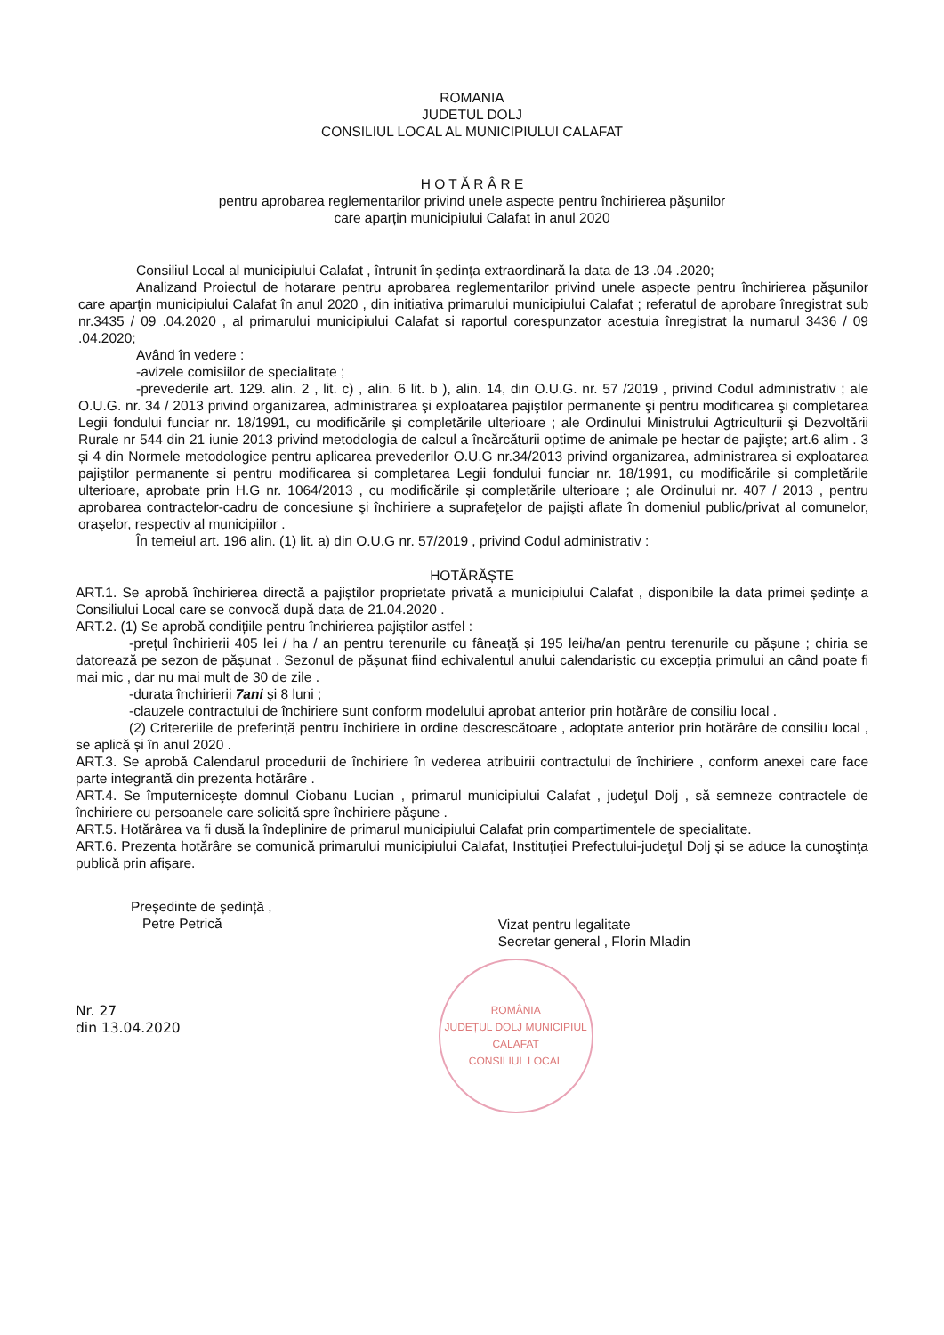ROMANIA
JUDETUL DOLJ
CONSILIUL LOCAL AL MUNICIPIULUI CALAFAT
H O T Ă R Â R E
pentru aprobarea reglementarilor privind unele aspecte pentru închirierea păşunilor
care aparțin municipiului Calafat în anul 2020
Consiliul Local al municipiului Calafat , întrunit în şedinţa extraordinară la data de 13 .04 .2020;
Analizand Proiectul de hotarare pentru aprobarea reglementarilor privind unele aspecte pentru închirierea păşunilor care aparțin municipiului Calafat în anul 2020 , din initiativa primarului municipiului Calafat ; referatul de aprobare înregistrat sub nr.3435 / 09 .04.2020 , al primarului municipiului Calafat si raportul corespunzator acestuia înregistrat la numarul 3436 / 09 .04.2020;
Având în vedere :
-avizele comisiilor de specialitate ;
-prevederile art. 129. alin. 2 , lit. c) , alin. 6 lit. b ), alin. 14, din O.U.G. nr. 57 /2019 , privind Codul administrativ ; ale O.U.G. nr. 34 / 2013 privind organizarea, administrarea şi exploatarea pajiştilor permanente şi pentru modificarea şi completarea Legii fondului funciar nr. 18/1991, cu modificările și completările ulterioare ; ale Ordinului Ministrului Agtriculturii şi Dezvoltării Rurale nr 544 din 21 iunie 2013 privind metodologia de calcul a încărcăturii optime de animale pe hectar de pajişte; art.6 alim . 3 și 4 din Normele metodologice pentru aplicarea prevederilor O.U.G nr.34/2013 privind organizarea, administrarea si exploatarea pajiştilor permanente si pentru modificarea si completarea Legii fondului funciar nr. 18/1991, cu modificările si completările ulterioare, aprobate prin H.G nr. 1064/2013 , cu modificările și completările ulterioare ; ale Ordinului nr. 407 / 2013 , pentru aprobarea contractelor-cadru de concesiune şi închiriere a suprafeţelor de pajişti aflate în domeniul public/privat al comunelor, oraşelor, respectiv al municipiilor .
În temeiul art. 196 alin. (1) lit. a) din O.U.G nr. 57/2019 , privind Codul administrativ :
HOTĂRĂȘTE
ART.1. Se aprobă închirierea directă a pajiștilor proprietate privată a municipiului Calafat , disponibile la data primei ședințe a Consiliului Local care se convocă după data de 21.04.2020 .
ART.2. (1) Se aprobă condițiile pentru închirierea pajiștilor astfel :
-prețul închirierii 405 lei / ha / an pentru terenurile cu fâneață și 195 lei/ha/an pentru terenurile cu pășune ; chiria se datorează pe sezon de pășunat . Sezonul de pășunat fiind echivalentul anului calendaristic cu excepția primului an când poate fi mai mic , dar nu mai mult de 30 de zile .
-durata închirierii 7ani și 8 luni ;
-clauzele contractului de închiriere sunt conform modelului aprobat anterior prin hotărâre de consiliu local .
(2) Critereriile de preferință pentru închiriere în ordine descrescătoare , adoptate anterior prin hotărâre de consiliu local , se aplică și în anul 2020 .
ART.3. Se aprobă Calendarul procedurii de închiriere în vederea atribuirii contractului de închiriere , conform anexei care face parte integrantă din prezenta hotărâre .
ART.4. Se împuterniceşte domnul Ciobanu Lucian , primarul municipiului Calafat , judeţul Dolj , să semneze contractele de închiriere cu persoanele care solicită spre închiriere păşune .
ART.5. Hotărârea va fi dusă la îndeplinire de primarul municipiului Calafat prin compartimentele de specialitate.
ART.6. Prezenta hotărâre se comunică primarului municipiului Calafat, Instituţiei Prefectului-judeţul Dolj și se aduce la cunoştinţa publică prin afișare.
Președinte de ședință ,
Petre Petrică
Vizat pentru legalitate
Secretar general , Florin Mladin
Nr. 27
din 13.04.2020
ROMÂNIA
JUDEȚUL DOLJ MUNICIPIUL CALAFAT
CONSILIUL LOCAL